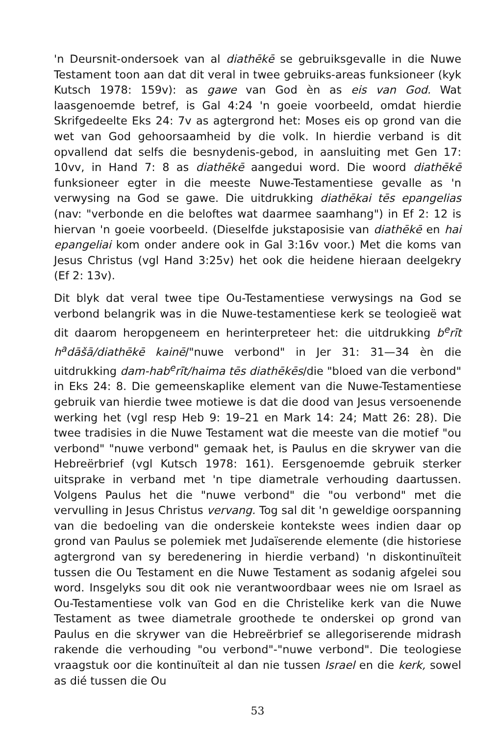'n Deursnit-ondersoek van al diathēkē se gebruiksgevalle in die Nuwe Testament toon aan dat dit veral in twee gebruiks-areas funksioneer (kyk Kutsch 1978: 159v): as gawe van God èn as eis van God. Wat laasgenoemde betref, is Gal 4:24 'n goeie voorbeeld, omdat hierdie Skrifgedeelte Eks 24: 7v as agtergrond het: Moses eis op grond van die wet van God gehoorsaamheid by die volk. In hierdie verband is dit opvallend dat selfs die besnydenis-gebod, in aansluiting met Gen 17: 10vv, in Hand 7: 8 as diathēkē aangedui word. Die woord diathēkē funksioneer egter in die meeste Nuwe-Testamentiese gevalle as 'n verwysing na God se gawe. Die uitdrukking diathēkai tēs epangelias (nav: "verbonde en die beloftes wat daarmee saamhang") in Ef 2: 12 is hiervan 'n goeie voorbeeld. (Dieselfde jukstaposisie van diathēkē en hai epangeliai kom onder andere ook in Gal 3:16v voor.) Met die koms van Jesus Christus (vgl Hand 3:25v) het ook die heidene hieraan deelgekry (Ef 2: 13v).
Dit blyk dat veral twee tipe Ou-Testamentiese verwysings na God se verbond belangrik was in die Nuwe-testamentiese kerk se teologieë wat dit daarom heropgeneem en herinterpreteer het: die uitdrukking b<sup>e</sup>rīt h<sup>a</sup>dāšā/diathēkē kainē/"nuwe verbond" in Jer 31: 31—34 èn die uitdrukking dam-hab<sup>e</sup>rīt/haima tēs diathēkēs/die "bloed van die verbond" in Eks 24: 8. Die gemeenskaplike element van die Nuwe-Testamentiese gebruik van hierdie twee motiewe is dat die dood van Jesus versoenende werking het (vgl resp Heb 9: 19–21 en Mark 14: 24; Matt 26: 28). Die twee tradisies in die Nuwe Testament wat die meeste van die motief "ou verbond" "nuwe verbond" gemaak het, is Paulus en die skrywer van die Hebreërbrief (vgl Kutsch 1978: 161). Eersgenoemde gebruik sterker uitsprake in verband met 'n tipe diametrale verhouding daartussen. Volgens Paulus het die "nuwe verbond" die "ou verbond" met die vervulling in Jesus Christus vervang. Tog sal dit 'n geweldige oorspanning van die bedoeling van die onderskeie kontekste wees indien daar op grond van Paulus se polemiek met Judaïserende elemente (die historiese agtergrond van sy beredenering in hierdie verband) 'n diskontinuïteit tussen die Ou Testament en die Nuwe Testament as sodanig afgelei sou word. Insgelyks sou dit ook nie verantwoordbaar wees nie om Israel as Ou-Testamentiese volk van God en die Christelike kerk van die Nuwe Testament as twee diametrale groothede te onderskei op grond van Paulus en die skrywer van die Hebreërbrief se allegoriserende midrash rakende die verhouding "ou verbond"-"nuwe verbond". Die teologiese vraagstuk oor die kontinuïteit al dan nie tussen Israel en die kerk, sowel as dié tussen die Ou
53